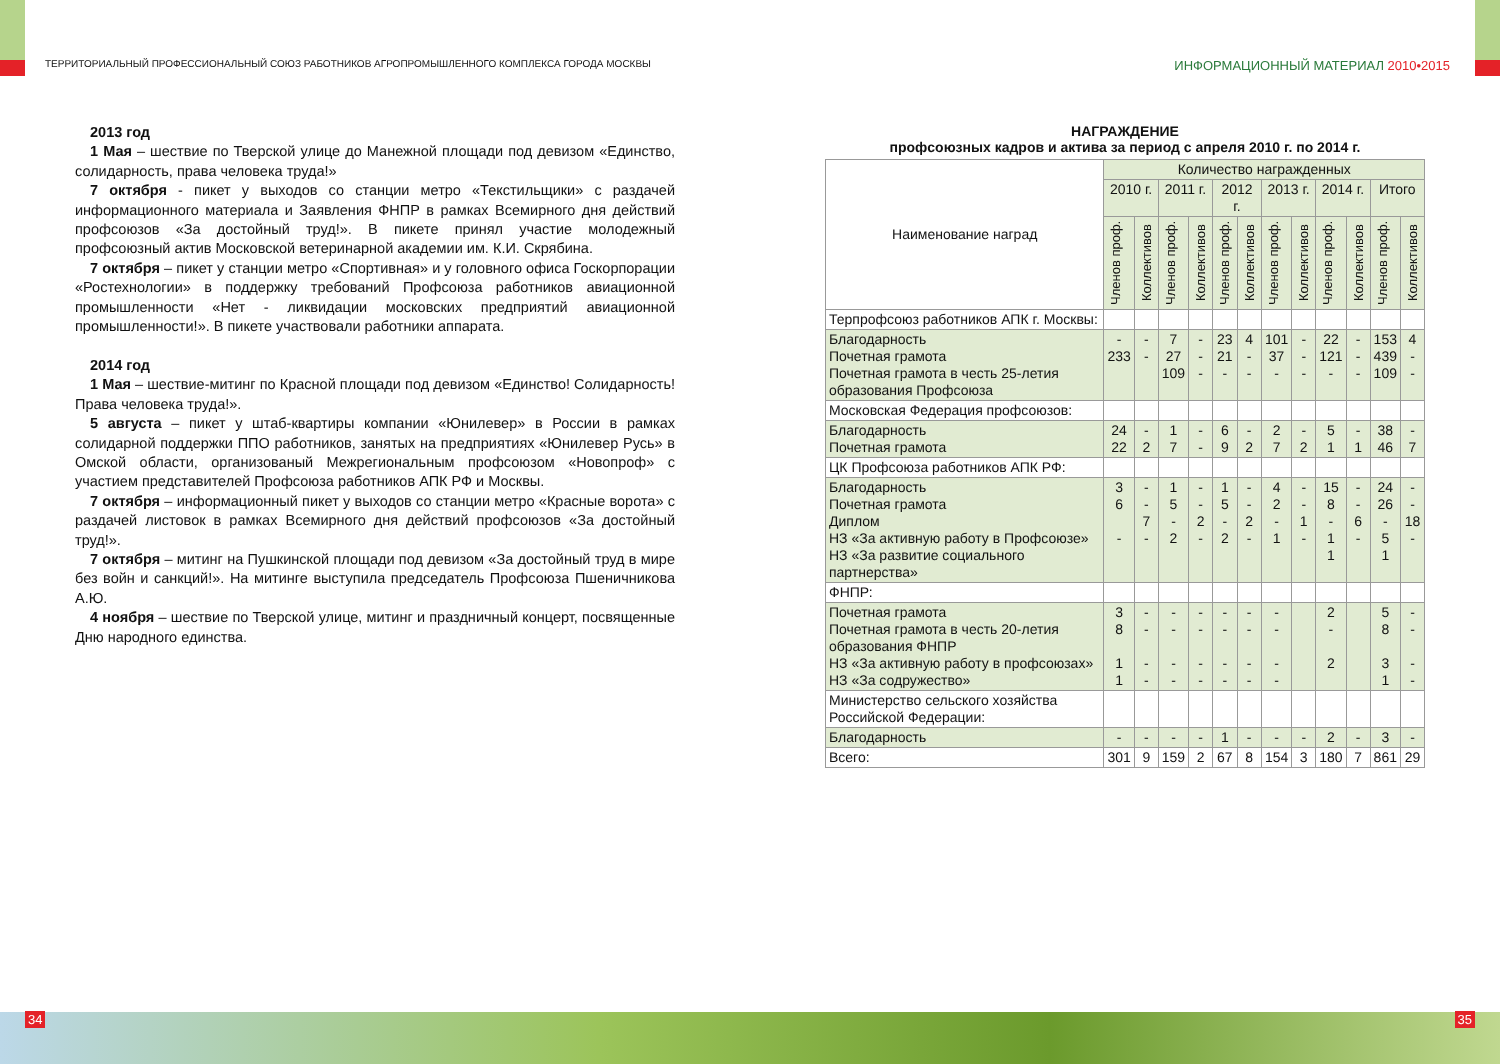ТЕРРИТОРИАЛЬНЫЙ ПРОФЕССИОНАЛЬНЫЙ СОЮЗ РАБОТНИКОВ АГРОПРОМЫШЛЕННОГО КОМПЛЕКСА ГОРОДА МОСКВЫ
ИНФОРМАЦИОННЫЙ МАТЕРИАЛ 2010•2015
2013 год
1 Мая – шествие по Тверской улице до Манежной площади под девизом «Единство, солидарность, права человека труда!»
7 октября - пикет у выходов со станции метро «Текстильщики» с раздачей информационного материала и Заявления ФНПР в рамках Всемирного дня действий профсоюзов «За достойный труд!». В пикете принял участие молодежный профсоюзный актив Московской ветеринарной академии им. К.И. Скрябина.
7 октября – пикет у станции метро «Спортивная» и у головного офиса Госкорпорации «Ростехнологии» в поддержку требований Профсоюза работников авиационной промышленности «Нет - ликвидации московских предприятий авиационной промышленности!». В пикете участвовали работники аппарата.
2014 год
1 Мая – шествие-митинг по Красной площади под девизом «Единство! Солидарность! Права человека труда!».
5 августа – пикет у штаб-квартиры компании «Юнилевер» в России в рамках солидарной поддержки ППО работников, занятых на предприятиях «Юнилевер Русь» в Омской области, организованый Межрегиональным профсоюзом «Новопроф» с участием представителей Профсоюза работников АПК РФ и Москвы.
7 октября – информационный пикет у выходов со станции метро «Красные ворота» с раздачей листовок в рамках Всемирного дня действий профсоюзов «За достойный труд!».
7 октября – митинг на Пушкинской площади под девизом «За достойный труд в мире без войн и санкций!». На митинге выступила председатель Профсоюза Пшеничникова А.Ю.
4 ноября – шествие по Тверской улице, митинг и праздничный концерт, посвященные Дню народного единства.
НАГРАЖДЕНИЕ
профсоюзных кадров и актива за период с апреля 2010 г. по 2014 г.
| Наименование наград | Количество награжденных | | | | | | | | | | | |
| --- | --- | --- | --- | --- | --- | --- | --- | --- | --- | --- | --- | --- |
| | 2010 г. | | 2011 г. | | 2012 г. | | 2013 г. | | 2014 г. | | Итого | |
| | Членов проф. | Коллективов | Членов проф. | Коллективов | Членов проф. | Коллективов | Членов проф. | Коллективов | Членов проф. | Коллективов | Членов проф. | Коллективов |
| Терпрофсоюз работников АПК г. Москвы: | | | | | | | | | | | | |
| Благодарность Почетная грамота Почетная грамота в честь 25-летия образования Профсоюза | - 233 | - - | 7 27 109 | - - - | 23 21 - | 4 - - | 101 37 - | - - - | 22 121 - | - - - | 153 439 109 | 4 - - |
| Московская Федерация профсоюзов: | | | | | | | | | | | | |
| Благодарность Почетная грамота | 24 22 | - 2 | 1 7 | - - | 6 9 | - 2 | 2 7 | - 2 | 5 1 | - 1 | 38 46 | - 7 |
| ЦК Профсоюза работников АПК РФ: | | | | | | | | | | | | |
| Благодарность Почетная грамота Диплом НЗ «За активную работу в Профсоюзе» НЗ «За развитие социального партнерства» | 3 6 - | - - 7 - | 1 5 - 2 | - - 2 - | 1 5 - 2 | - - 2 - | 4 2 - 1 | - - 1 - | 15 8 - 1 1 | - - 6 - | 24 26 - 5 1 | - - 18 - |
| ФНПР: | | | | | | | | | | | | |
| Почетная грамота Почетная грамота в честь 20-летия образования ФНПР НЗ «За активную работу в профсоюзах» НЗ «За содружество» | 3 8 1 1 | - - - - | - - - - | - - - - | - - - - | - - - - | - - - - | | 2 - 2 | | 5 8 3 1 | - - - - |
| Министерство сельского хозяйства Российской Федерации: | | | | | | | | | | | | |
| Благодарность | - | - | - | - | 1 | - | - | - | 2 | - | 3 | - |
| Всего: | 301 | 9 | 159 | 2 | 67 | 8 | 154 | 3 | 180 | 7 | 861 | 29 |
34 35